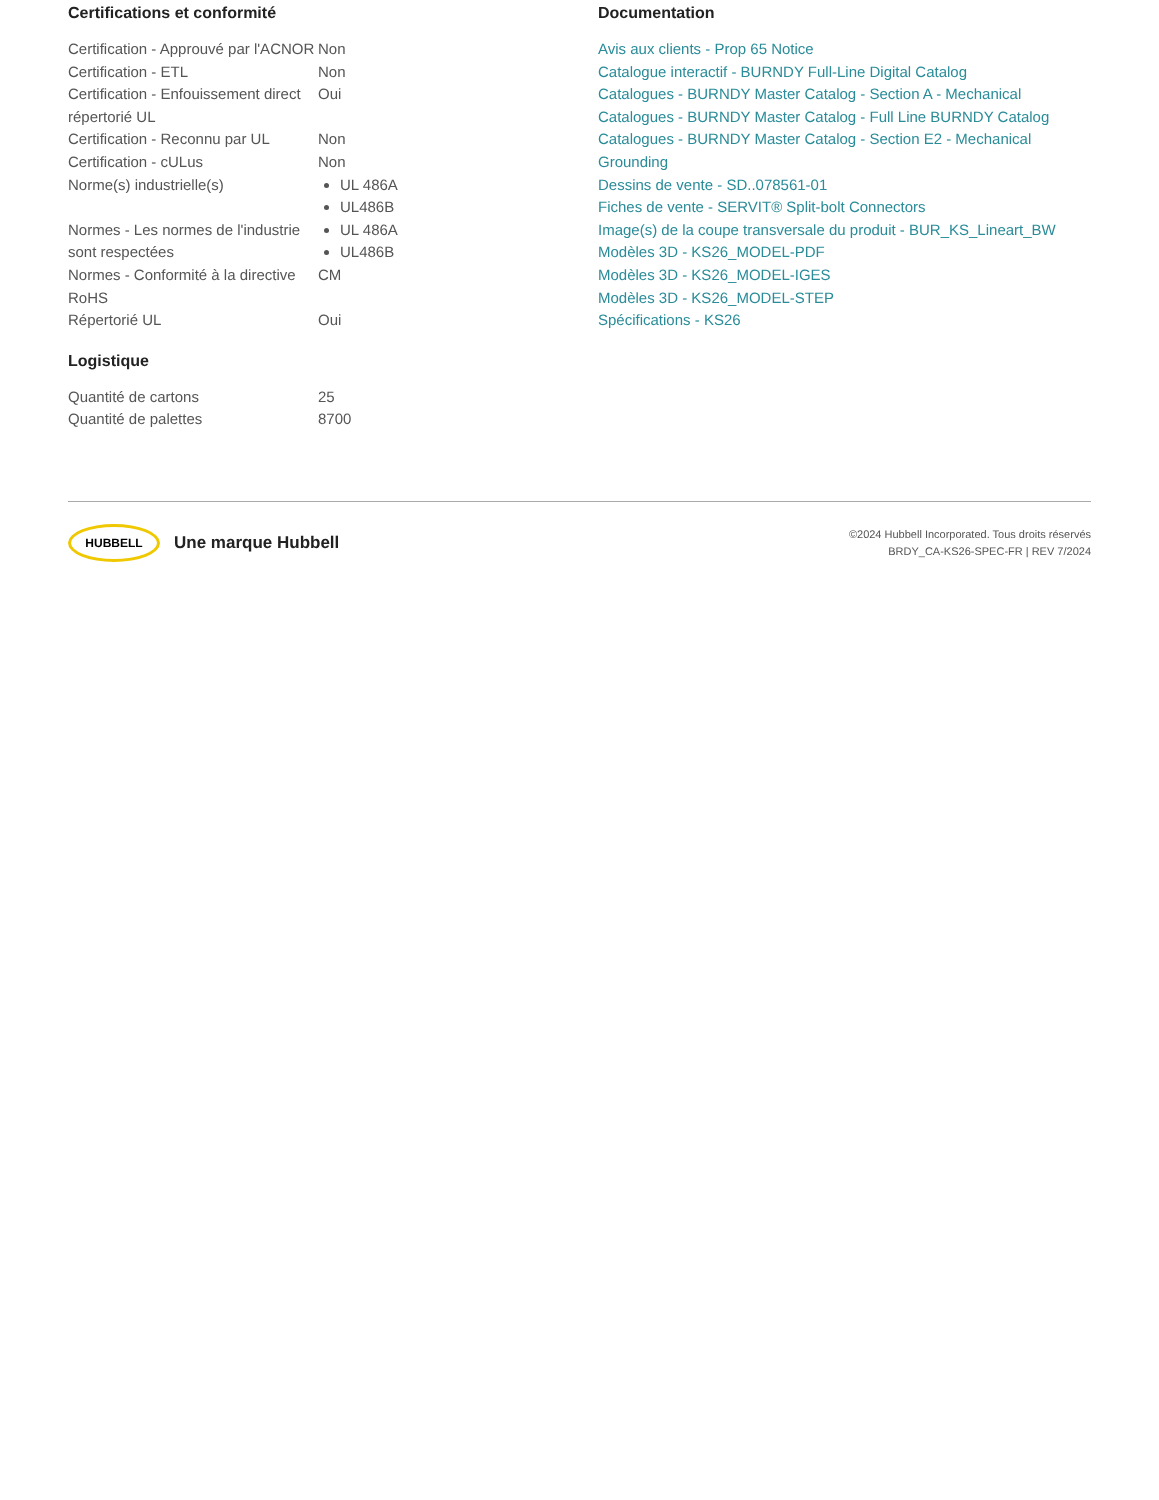Certifications et conformité
| Certification - Approuvé par l'ACNOR | Non |
| Certification - ETL | Non |
| Certification - Enfouissement direct répertorié UL | Oui |
| Certification - Reconnu par UL | Non |
| Certification - cULus | Non |
| Norme(s) industrielle(s) | UL 486A UL486B |
| Normes - Les normes de l'industrie sont respectées | UL 486A UL486B |
| Normes - Conformité à la directive RoHS | CM |
| Répertorié UL | Oui |
Logistique
| Quantité de cartons | 25 |
| Quantité de palettes | 8700 |
Documentation
Avis aux clients - Prop 65 Notice
Catalogue interactif - BURNDY Full-Line Digital Catalog
Catalogues - BURNDY Master Catalog - Section A - Mechanical
Catalogues - BURNDY Master Catalog - Full Line BURNDY Catalog
Catalogues - BURNDY Master Catalog - Section E2 - Mechanical Grounding
Dessins de vente - SD..078561-01
Fiches de vente - SERVIT® Split-bolt Connectors
Image(s) de la coupe transversale du produit - BUR_KS_Lineart_BW
Modèles 3D - KS26_MODEL-PDF
Modèles 3D - KS26_MODEL-IGES
Modèles 3D - KS26_MODEL-STEP
Spécifications - KS26
HUBBELL
Une marque Hubbell
©2024 Hubbell Incorporated. Tous droits réservés
BRDY_CA-KS26-SPEC-FR | REV 7/2024